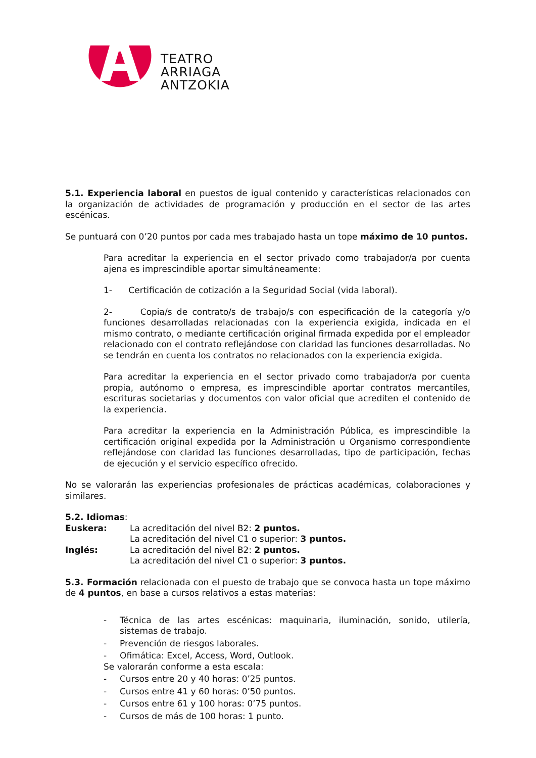TEATRO
ARRIAGA
ANTZOKIA
5.1. Experiencia laboral en puestos de igual contenido y características relacionados con la organización de actividades de programación y producción en el sector de las artes escénicas.
Se puntuará con 0’20 puntos por cada mes trabajado hasta un tope máximo de 10 puntos.
Para acreditar la experiencia en el sector privado como trabajador/a por cuenta ajena es imprescindible aportar simultáneamente:
1- Certificación de cotización a la Seguridad Social (vida laboral).
2- Copia/s de contrato/s de trabajo/s con especificación de la categoría y/o funciones desarrolladas relacionadas con la experiencia exigida, indicada en el mismo contrato, o mediante certificación original firmada expedida por el empleador relacionado con el contrato reflejándose con claridad las funciones desarrolladas. No se tendrán en cuenta los contratos no relacionados con la experiencia exigida.
Para acreditar la experiencia en el sector privado como trabajador/a por cuenta propia, autónomo o empresa, es imprescindible aportar contratos mercantiles, escrituras societarias y documentos con valor oficial que acrediten el contenido de la experiencia.
Para acreditar la experiencia en la Administración Pública, es imprescindible la certificación original expedida por la Administración u Organismo correspondiente reflejándose con claridad las funciones desarrolladas, tipo de participación, fechas de ejecución y el servicio específico ofrecido.
No se valorarán las experiencias profesionales de prácticas académicas, colaboraciones y similares.
5.2. Idiomas:
| Euskera: | La acreditación del nivel B2: 2 puntos. |
| | La acreditación del nivel C1 o superior: 3 puntos. |
| Inglés: | La acreditación del nivel B2: 2 puntos. |
| | La acreditación del nivel C1 o superior: 3 puntos. |
5.3. Formación relacionada con el puesto de trabajo que se convoca hasta un tope máximo de 4 puntos, en base a cursos relativos a estas materias:
- Técnica de las artes escénicas: maquinaria, iluminación, sonido, utilería, sistemas de trabajo.
- Prevención de riesgos laborales.
- Ofimática: Excel, Access, Word, Outlook.
Se valorarán conforme a esta escala:
- Cursos entre 20 y 40 horas: 0’25 puntos.
- Cursos entre 41 y 60 horas: 0’50 puntos.
- Cursos entre 61 y 100 horas: 0’75 puntos.
- Cursos de más de 100 horas: 1 punto.